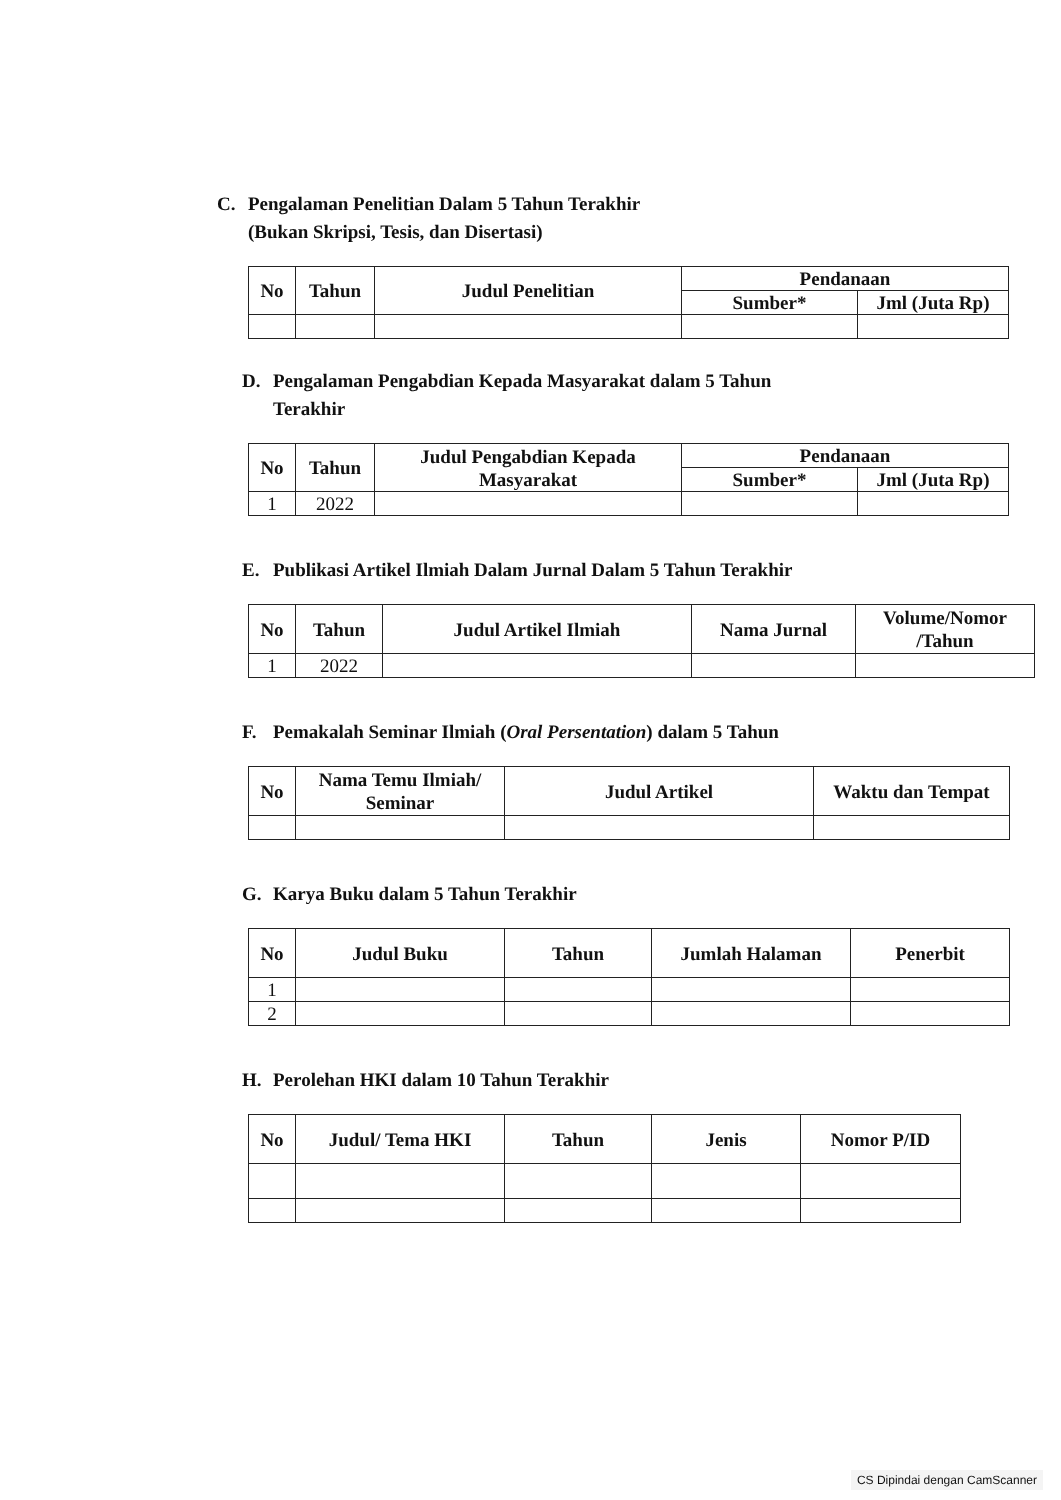C. Pengalaman Penelitian Dalam 5 Tahun Terakhir
(Bukan Skripsi, Tesis, dan Disertasi)
| No | Tahun | Judul Penelitian | Pendanaan | |
| --- | --- | --- | --- | --- |
| | | | Sumber* | Jml (Juta Rp) |
D. Pengalaman Pengabdian Kepada Masyarakat dalam 5 Tahun
Terakhir
| No | Tahun | Judul Pengabdian Kepada Masyarakat | Pendanaan | |
| --- | --- | --- | --- | --- |
| | | | Sumber* | Jml (Juta Rp) |
| 1 | 2022 | | | |
E. Publikasi Artikel Ilmiah Dalam Jurnal Dalam 5 Tahun Terakhir
| No | Tahun | Judul Artikel Ilmiah | Nama Jurnal | Volume/Nomor /Tahun |
| --- | --- | --- | --- | --- |
| 1 | 2022 | | | |
F. Pemakalah Seminar Ilmiah (Oral Persentation) dalam 5 Tahun
| No | Nama Temu Ilmiah/ Seminar | Judul Artikel | Waktu dan Tempat |
| --- | --- | --- | --- |
G. Karya Buku dalam 5 Tahun Terakhir
| No | Judul Buku | Tahun | Jumlah Halaman | Penerbit |
| --- | --- | --- | --- | --- |
| 1 | | | | |
| 2 | | | | |
H. Perolehan HKI dalam 10 Tahun Terakhir
| No | Judul/ Tema HKI | Tahun | Jenis | Nomor P/ID |
| --- | --- | --- | --- | --- |
CS Dipindai dengan CamScanner